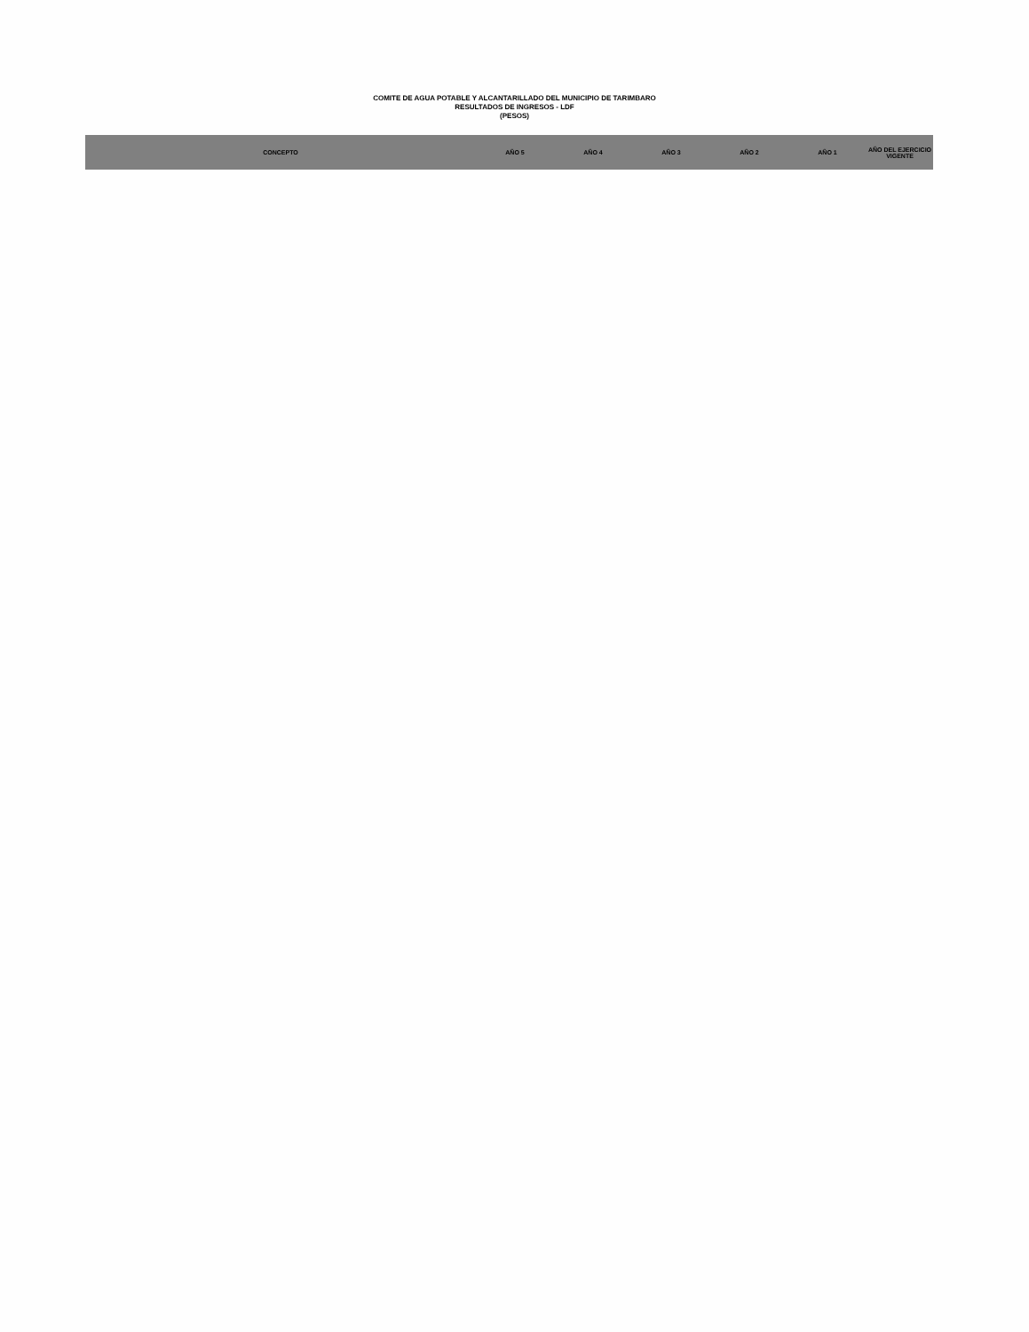COMITE DE AGUA POTABLE Y ALCANTARILLADO DEL MUNICIPIO DE TARIMBARO
RESULTADOS DE INGRESOS - LDF
(PESOS)
| CONCEPTO | AÑO 5 | AÑO 4 | AÑO 3 | AÑO 2 | AÑO 1 | AÑO DEL EJERCICIO VIGENTE |
| --- | --- | --- | --- | --- | --- | --- |